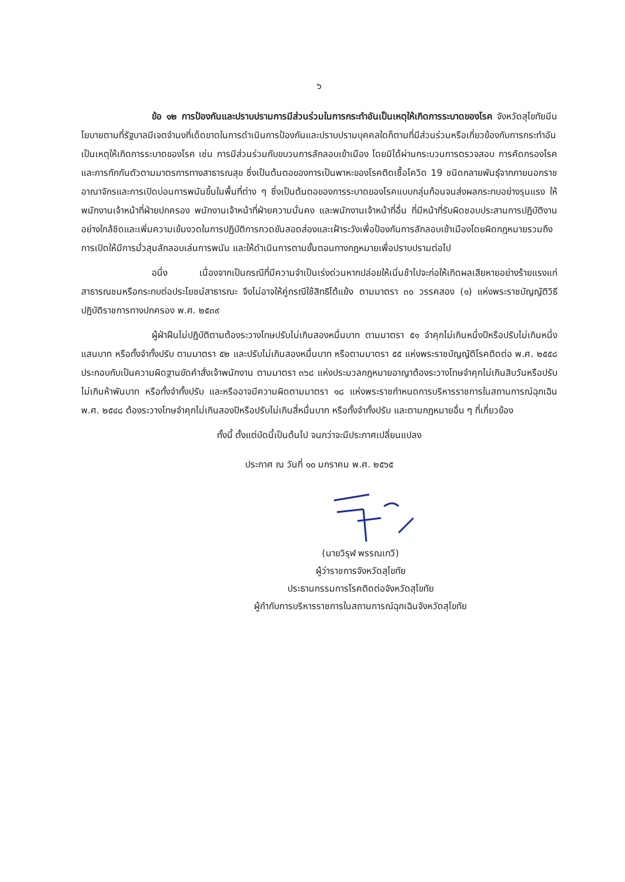๖
ข้อ ๑๒ การป้องกันและปราบปรามการมีส่วนร่วมในการกระทำอันเป็นเหตุให้เกิดการระบาดของโรค จังหวัดสุโขทัยมีนโยบายตามที่รัฐบาลมีเจตจำนงที่เด็ดขาดในการดำเนินการป้องกันและปราบปรามบุคคลใดก็ตามที่มีส่วนร่วมหรือเกี่ยวข้องกับการกระทำอันเป็นเหตุให้เกิดการระบาดของโรค เช่น การมีส่วนร่วมกับขบวนการลักลอบเข้าเมือง โดยมิได้ผ่านกระบวนการตรวจสอบ การคัดกรองโรค และการกักกันตัวตามมาตรการทางสาธารณสุข ซึ่งเป็นต้นตอของการเป็นพาหะของโรคติดเชื้อโควิด 19 ชนิดกลายพันธุ์จากภายนอกราชอาณาจักรและการเปิดบ่อนการพนันขึ้นในพื้นที่ต่าง ๆ ซึ่งเป็นต้นตอของการระบาดของโรคแบบกลุ่มก้อนจนส่งผลกระทบอย่างรุนแรง ให้พนักงานเจ้าหน้าที่ฝ่ายปกครอง พนักงานเจ้าหน้าที่ฝ่ายความมั่นคง และพนักงานเจ้าหน้าที่อื่น ที่มีหน้าที่รับผิดชอบประสานการปฏิบัติงานอย่างใกล้ชิดและเพิ่มความเข้มงวดในการปฏิบัติการกวดขันสอดส่องและเฝ้าระวังเพื่อป้องกันการลักลอบเข้าเมืองโดยผิดกฎหมายรวมถึงการเปิดให้มีการมั่วสุมลักลอบเล่นการพนัน และให้ดำเนินการตามขั้นตอนทางกฎหมายเพื่อปราบปรามต่อไป
อนึ่ง เนื่องจากเป็นกรณีที่มีความจำเป็นเร่งด่วนหากปล่อยให้เนิ่นช้าไปจะก่อให้เกิดผลเสียหายอย่างร้ายแรงแก่สาธารณชนหรือกระทบต่อประโยชน์สาธารณะ จึงไม่อาจให้คู่กรณีใช้สิทธิโต้แย้ง ตามมาตรา ๓๐ วรรคสอง (๑) แห่งพระราชบัญญัติวิธีปฏิบัติราชการทางปกครอง พ.ศ. ๒๕๓๙
ผู้ฝ่าฝืนไม่ปฏิบัติตามต้องระวางโทษปรับไม่เกินสองหมื่นบาท ตามมาตรา ๕๑ จำคุกไม่เกินหนึ่งปีหรือปรับไม่เกินหนึ่งแสนบาท หรือทั้งจำทั้งปรับ ตามมาตรา ๕๒ และปรับไม่เกินสองหมื่นบาท หรือตามมาตรา ๕๕ แห่งพระราชบัญญัติโรคติดต่อ พ.ศ. ๒๕๕๘ ประกอบกับเป็นความผิดฐานขัดคำสั่งเจ้าพนักงาน ตามมาตรา ๓๖๘ แห่งประมวลกฎหมายอาญาต้องระวางโทษจำคุกไม่เกินสิบวันหรือปรับไม่เกินห้าพันบาท หรือทั้งจำทั้งปรับ และหรืออาจมีความผิดตามมาตรา ๑๘ แห่งพระราชกำหนดการบริหารราชการในสถานการณ์ฉุกเฉิน พ.ศ. ๒๕๔๘ ต้องระวางโทษจำคุกไม่เกินสองปีหรือปรับไม่เกินสี่หมื่นบาท หรือทั้งจำทั้งปรับ และตามกฎหมายอื่น ๆ ที่เกี่ยวข้อง
ทั้งนี้ ตั้งแต่บัดนี้เป็นต้นไป จนกว่าจะมีประกาศเปลี่ยนแปลง
ประกาศ ณ วันที่ ๑๐ มกราคม พ.ศ. ๒๕๖๕
(นายวิรุฬ พรรณเทวี)
ผู้ว่าราชการจังหวัดสุโขทัย
ประธานกรรมการโรคติดต่อจังหวัดสุโขทัย
ผู้กำกับการบริหารราชการในสถานการณ์ฉุกเฉินจังหวัดสุโขทัย